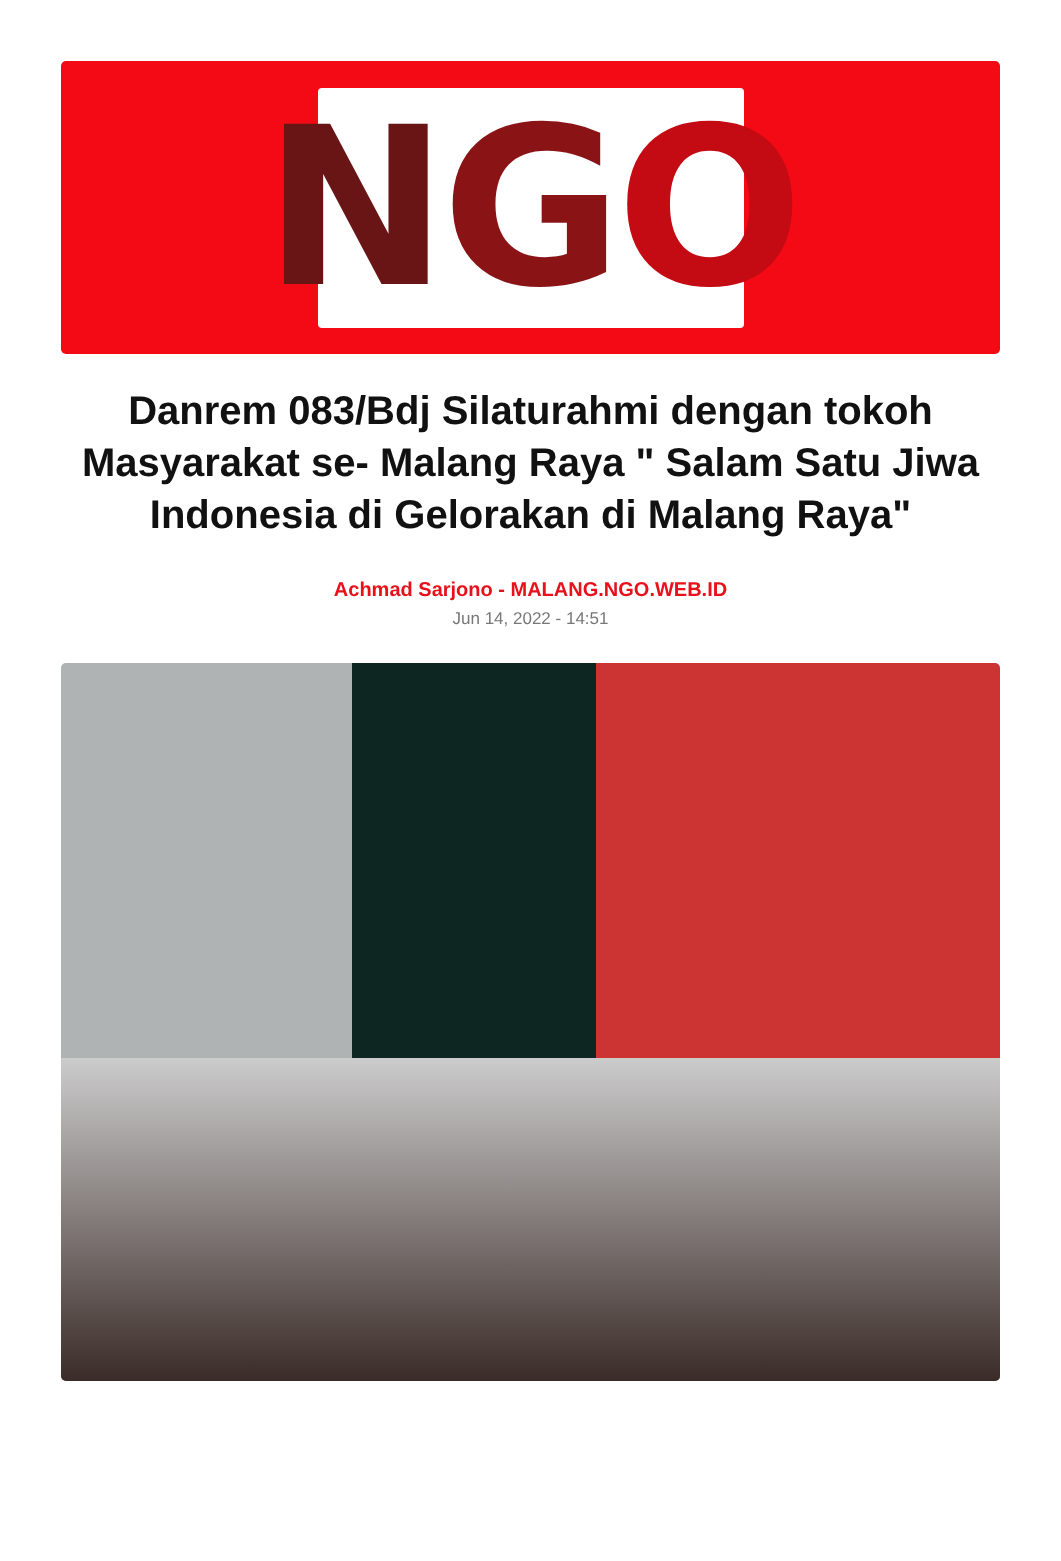N G O
Danrem 083/Bdj Silaturahmi dengan tokoh Masyarakat se- Malang Raya " Salam Satu Jiwa Indonesia di Gelorakan di Malang Raya"
Achmad Sarjono - MALANG.NGO.WEB.ID
Jun 14, 2022 - 14:51